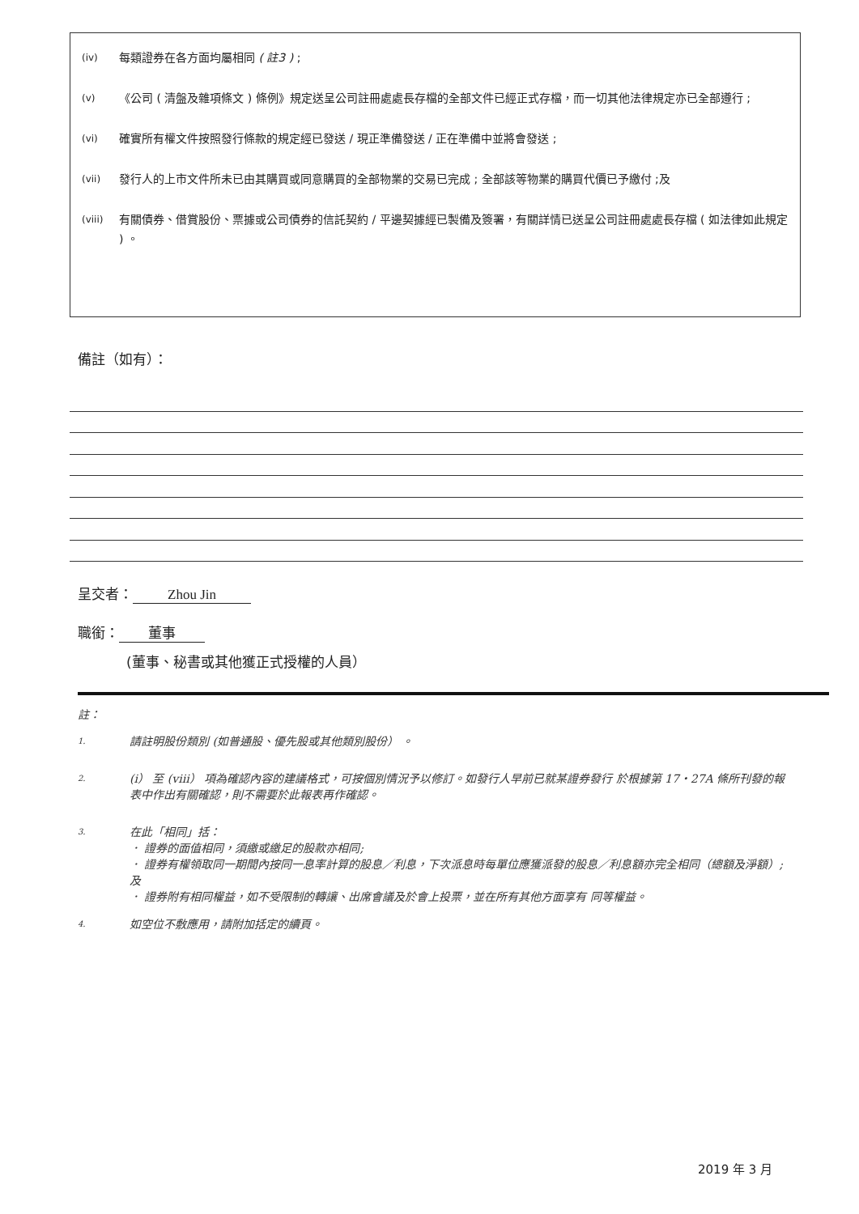(iv) 每類證券在各方面均屬相同 ( 註3 ) ;
(v) 《公司 ( 清盤及雜項條文 ) 條例》規定送呈公司註冊處處長存檔的全部文件已經正式存檔，而一切其他法律規定亦已全部遵行 ;
(vi) 確實所有權文件按照發行條款的規定經已發送 / 現正準備發送 / 正在準備中並將會發送 ;
(vii) 發行人的上市文件所未已由其購買或同意購買的全部物業的交易已完成 ; 全部該等物業的購買代價已予繳付 ;及
(viii) 有關債券、借賞股份、票據或公司債券的信託契約 / 平邊契據經已製備及簽署，有關詳情已送呈公司註冊處處長存檔 ( 如法律如此規定 ) 。
備註（如有）：
呈交者： Zhou Jin
職銜： 董事
(董事、秘書或其他獲正式授權的人員）
註：
1. 請註明股份類別 (如普通股、優先股或其他類別股份） 。
2. (i） 至 (viii） 項為確認內容的建議格式，可按個別情況予以修訂。如發行人早前已就某證券發行 於根據第 17・27A 條所刊發的報表中作出有關確認，則不需要於此報表再作確認。
3. 在此「相同」括：
． 證券的面值相同，須繳或繳足的股款亦相同;
． 證券有權領取同一期間內按同一息率計算的股息／利息，下次派息時每單位應獲派發的股息／利息額亦完全相同（總額及淨額）; 及
． 證券附有相同權益，如不受限制的轉讓、出席會議及於會上投票，並在所有其他方面享有 同等權益。
4. 如空位不敷應用，請附加括定的續頁。
2019 年 3 月